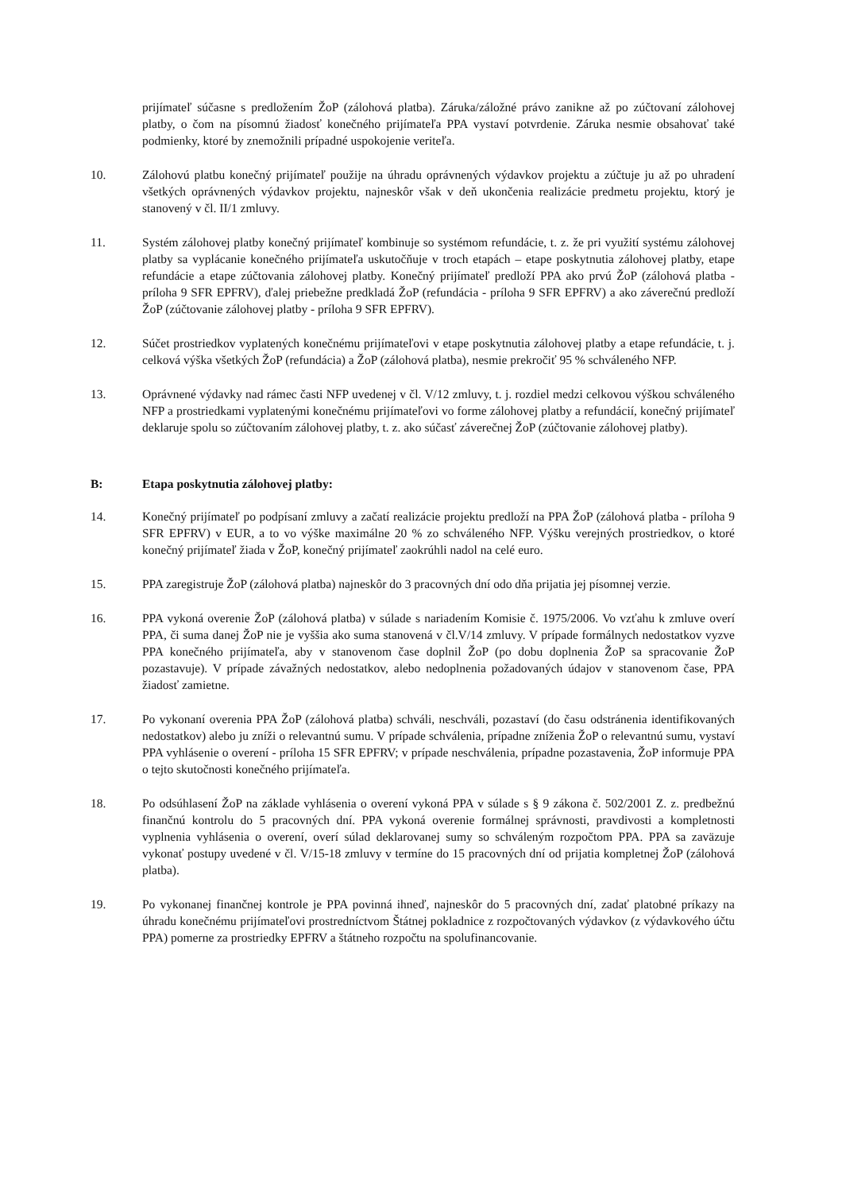prijímateľ súčasne s predložením ŽoP (zálohová platba). Záruka/záložné právo zanikne až po zúčtovaní zálohovej platby, o čom na písomnú žiadosť konečného prijímateľa PPA vystaví potvrdenie. Záruka nesmie obsahovať také podmienky, ktoré by znemožnili prípadné uspokojenie veriteľa.
10. Zálohovú platbu konečný prijímateľ použije na úhradu oprávnených výdavkov projektu a zúčtuje ju až po uhradení všetkých oprávnených výdavkov projektu, najneskôr však v deň ukončenia realizácie predmetu projektu, ktorý je stanovený v čl. II/1 zmluvy.
11. Systém zálohovej platby konečný prijímateľ kombinuje so systémom refundácie, t. z. že pri využití systému zálohovej platby sa vyplácanie konečného prijímateľa uskutočňuje v troch etapách – etape poskytnutia zálohovej platby, etape refundácie a etape zúčtovania zálohovej platby. Konečný prijímateľ predloží PPA ako prvú ŽoP (zálohová platba - príloha 9 SFR EPFRV), ďalej priebežne predkladá ŽoP (refundácia - príloha 9 SFR EPFRV) a ako záverečnú predloží ŽoP (zúčtovanie zálohovej platby - príloha 9 SFR EPFRV).
12. Súčet prostriedkov vyplatených konečnému prijímateľovi v etape poskytnutia zálohovej platby a etape refundácie, t. j. celková výška všetkých ŽoP (refundácia) a ŽoP (zálohová platba), nesmie prekročiť 95 % schváleného NFP.
13. Oprávnené výdavky nad rámec časti NFP uvedenej v čl. V/12 zmluvy, t. j. rozdiel medzi celkovou výškou schváleného NFP a prostriedkami vyplatenými konečnému prijímateľovi vo forme zálohovej platby a refundácií, konečný prijímateľ deklaruje spolu so zúčtovaním zálohovej platby, t. z. ako súčasť záverečnej ŽoP (zúčtovanie zálohovej platby).
B: Etapa poskytnutia zálohovej platby:
14. Konečný prijímateľ po podpísaní zmluvy a začatí realizácie projektu predloží na PPA ŽoP (zálohová platba - príloha 9 SFR EPFRV) v EUR, a to vo výške maximálne 20 % zo schváleného NFP. Výšku verejných prostriedkov, o ktoré konečný prijímateľ žiada v ŽoP, konečný prijímateľ zaokrúhli nadol na celé euro.
15. PPA zaregistruje ŽoP (zálohová platba) najneskôr do 3 pracovných dní odo dňa prijatia jej písomnej verzie.
16. PPA vykoná overenie ŽoP (zálohová platba) v súlade s nariadením Komisie č. 1975/2006. Vo vzťahu k zmluve overí PPA, či suma danej ŽoP nie je vyššia ako suma stanovená v čl.V/14 zmluvy. V prípade formálnych nedostatkov vyzve PPA konečného prijímateľa, aby v stanovenom čase doplnil ŽoP (po dobu doplnenia ŽoP sa spracovanie ŽoP pozastavuje). V prípade závažných nedostatkov, alebo nedoplnenia požadovaných údajov v stanovenom čase, PPA žiadosť zamietne.
17. Po vykonaní overenia PPA ŽoP (zálohová platba) schváli, neschváli, pozastaví (do času odstránenia identifikovaných nedostatkov) alebo ju zníži o relevantnú sumu. V prípade schválenia, prípadne zníženia ŽoP o relevantnú sumu, vystaví PPA vyhlásenie o overení - príloha 15 SFR EPFRV; v prípade neschválenia, prípadne pozastavenia, ŽoP informuje PPA o tejto skutočnosti konečného prijímateľa.
18. Po odsúhlasení ŽoP na základe vyhlásenia o overení vykoná PPA v súlade s § 9 zákona č. 502/2001 Z. z. predbežnú finančnú kontrolu do 5 pracovných dní. PPA vykoná overenie formálnej správnosti, pravdivosti a kompletnosti vyplnenia vyhlásenia o overení, overí súlad deklarovanej sumy so schváleným rozpočtom PPA. PPA sa zaväzuje vykonať postupy uvedené v čl. V/15-18 zmluvy v termíne do 15 pracovných dní od prijatia kompletnej ŽoP (zálohová platba).
19. Po vykonanej finančnej kontrole je PPA povinná ihneď, najneskôr do 5 pracovných dní, zadať platobné príkazy na úhradu konečnému prijímateľovi prostredníctvom Štátnej pokladnice z rozpočtovaných výdavkov (z výdavkového účtu PPA) pomerne za prostriedky EPFRV a štátneho rozpočtu na spolufinancovanie.